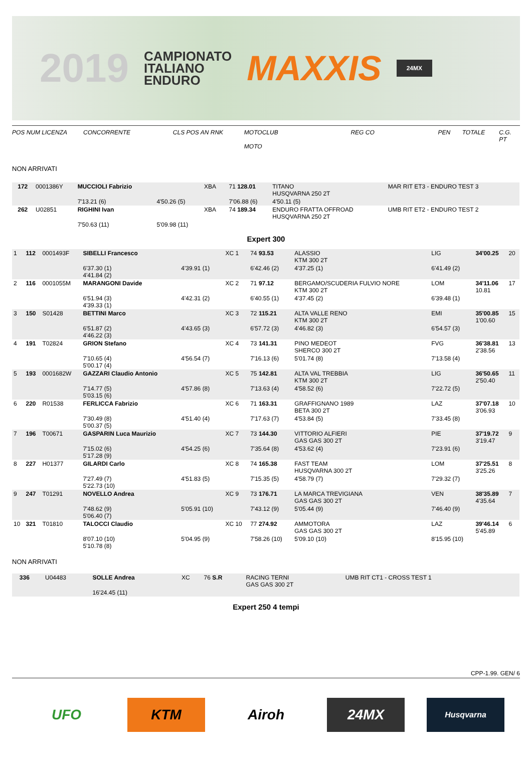2019
CAMPIONATO
ITALIANO
ENDURO
MAXXIS
24MX
POS NUM LICENZA CONCORRENTE CLS POS AN RNK MOTOCLUB
MOTO REG CO PEN TOTALE C.G. PT
NON ARRIVATI
| | 172 | 0001386Y | MUCCIOLI Fabrizio | | XBA | | 71 128.01 | TITANO HUSQVARNA 250 2T | MAR RIT ET3 - ENDURO TEST 3 | |
| | | | 7'13.21 (6) | 4'50.26 (5) | | | 7'06.88 (6) | 4'50.11 (5) | | |
| | 262 | U02851 | RIGHINI Ivan | | XBA | | 74 189.34 | ENDURO FRATTA OFFROAD HUSQVARNA 250 2T | UMB RIT ET2 - ENDURO TEST 2 | |
| | | | 7'50.63 (11) | 5'09.98 (11) | | | | | | |
Expert 300
| 1 | 112 | 0001493F | SIBELLI Francesco | | XC 1 | 74 93.53 | ALASSIO KTM 300 2T | LIG | 34'00.25 | 20 |
| | | | 6'37.30 (1) 4'41.84 (2) | 4'39.91 (1) | | 6'42.46 (2) | 4'37.25 (1) | 6'41.49 (2) | | |
| 2 | 116 | 0001055M | MARANGONI Davide | | XC 2 | 71 97.12 | BERGAMO/SCUDERIA FULVIO NORE KTM 300 2T | LOM | 34'11.06 10.81 | 17 |
| | | | 6'51.94 (3) 4'39.33 (1) | 4'42.31 (2) | | 6'40.55 (1) | 4'37.45 (2) | 6'39.48 (1) | | |
| 3 | 150 | S01428 | BETTINI Marco | | XC 3 | 72 115.21 | ALTA VALLE RENO KTM 300 2T | EMI | 35'00.85 1'00.60 | 15 |
| | | | 6'51.87 (2) 4'46.22 (3) | 4'43.65 (3) | | 6'57.72 (3) | 4'46.82 (3) | 6'54.57 (3) | | |
| 4 | 191 | T02824 | GRION Stefano | | XC 4 | 73 141.31 | PINO MEDEOT SHERCO 300 2T | FVG | 36'38.81 2'38.56 | 13 |
| | | | 7'10.65 (4) 5'00.17 (4) | 4'56.54 (7) | | 7'16.13 (6) | 5'01.74 (8) | 7'13.58 (4) | | |
| 5 | 193 | 0001682W | GAZZARI Claudio Antonio | | XC 5 | 75 142.81 | ALTA VAL TREBBIA KTM 300 2T | LIG | 36'50.65 2'50.40 | 11 |
| | | | 7'14.77 (5) 5'03.15 (6) | 4'57.86 (8) | | 7'13.63 (4) | 4'58.52 (6) | 7'22.72 (5) | | |
| 6 | 220 | R01538 | FERLICCA Fabrizio | | XC 6 | 71 163.31 | GRAFFIGNANO 1989 BETA 300 2T | LAZ | 37'07.18 3'06.93 | 10 |
| | | | 7'30.49 (8) 5'00.37 (5) | 4'51.40 (4) | | 7'17.63 (7) | 4'53.84 (5) | 7'33.45 (8) | | |
| 7 | 196 | T00671 | GASPARIN Luca Maurizio | | XC 7 | 73 144.30 | VITTORIO ALFIERI GAS GAS 300 2T | PIE | 37'19.72 3'19.47 | 9 |
| | | | 7'15.02 (6) 5'17.28 (9) | 4'54.25 (6) | | 7'35.64 (8) | 4'53.62 (4) | 7'23.91 (6) | | |
| 8 | 227 | H01377 | GILARDI Carlo | | XC 8 | 74 165.38 | FAST TEAM HUSQVARNA 300 2T | LOM | 37'25.51 3'25.26 | 8 |
| | | | 7'27.49 (7) 5'22.73 (10) | 4'51.83 (5) | | 7'15.35 (5) | 4'58.79 (7) | 7'29.32 (7) | | |
| 9 | 247 | T01291 | NOVELLO Andrea | | XC 9 | 73 176.71 | LA MARCA TREVIGIANA GAS GAS 300 2T | VEN | 38'35.89 4'35.64 | 7 |
| | | | 7'48.62 (9) 5'06.40 (7) | 5'05.91 (10) | | 7'43.12 (9) | 5'05.44 (9) | 7'46.40 (9) | | |
| 10 | 321 | T01810 | TALOCCI Claudio | | XC 10 | 77 274.92 | AMMOTORA GAS GAS 300 2T | LAZ | 39'46.14 5'45.89 | 6 |
| | | | 8'07.10 (10) 5'10.78 (8) | 5'04.95 (9) | | 7'58.26 (10) | 5'09.10 (10) | 8'15.95 (10) | | |
NON ARRIVATI
| | 336 | U04483 | SOLLE Andrea | XC | 76 S.R | RACING TERNI GAS GAS 300 2T | UMB RIT CT1 - CROSS TEST 1 |
| | | | 16'24.45 (11) | | | | |
Expert 250 4 tempi
CPP-1.99. GEN/ 6
UFO KTM Airoh 24MX
Husqvarna